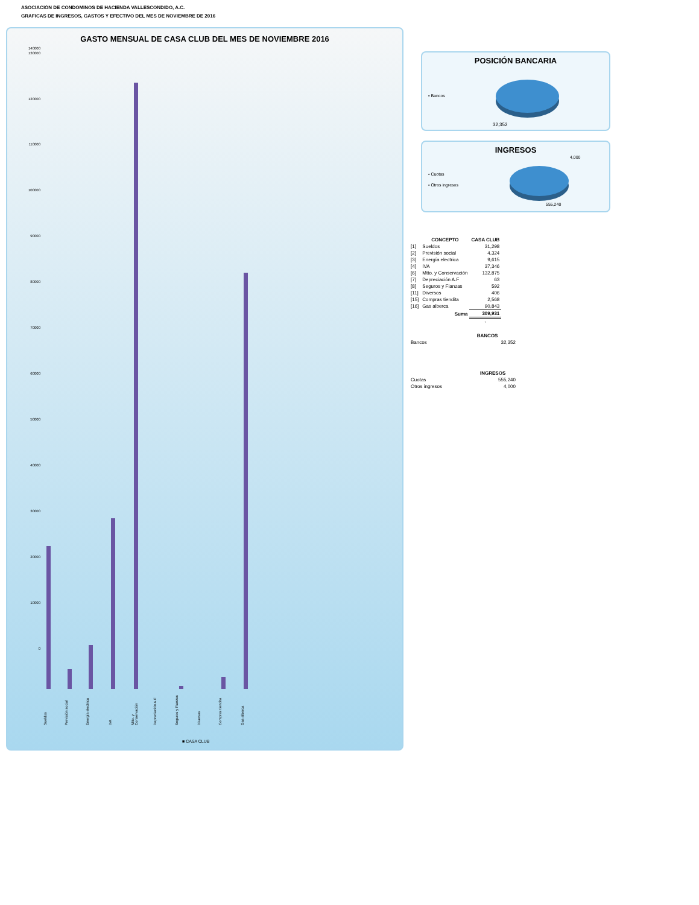ASOCIACIÓN DE CONDOMINOS DE HACIENDA VALLESCONDIDO, A.C.
GRAFICAS DE INGRESOS, GASTOS Y EFECTIVO DEL MES DE NOVIEMBRE DE 2016
GASTO MENSUAL DE CASA CLUB DEL MES DE NOVIEMBRE 2016
140000
130000
120000
110000
100000
90000
80000
70000
60000
50000
40000
30000
20000
10000
0
Sueldos
Previsión social
Energía electrica
IVA
Mtto. y Conservación
Depreciación A.F
Seguros y Fianzas
Diversos
Compras tiendita
Gas alberca
■ CASA CLUB
POSICIÓN BANCARIA
▪ Bancos
32,352
INGRESOS
4,000
▪ Cuotas
▪ Otros ingresos
555,240
| | CONCEPTO | CASA CLUB |
| --- | --- | --- |
| [1] | Sueldos | 31,298 |
| [2] | Previsión social | 4,324 |
| [3] | Energía electrica | 9,615 |
| [4] | IVA | 37,346 |
| [6] | Mtto. y Conservación | 132,875 |
| [7] | Depreciación A.F | 63 |
| [8] | Seguros y Fianzas | 592 |
| [11] | Diversos | 406 |
| [15] | Compras tiendita | 2,568 |
| [16] | Gas alberca | 90,843 |
| | Suma | 309,931 |
| | | - |
| | BANCOS |
| --- | --- |
| Bancos | 32,352 |
| | INGRESOS |
| --- | --- |
| Cuotas | 555,240 |
| Otros ingresos | 4,000 |